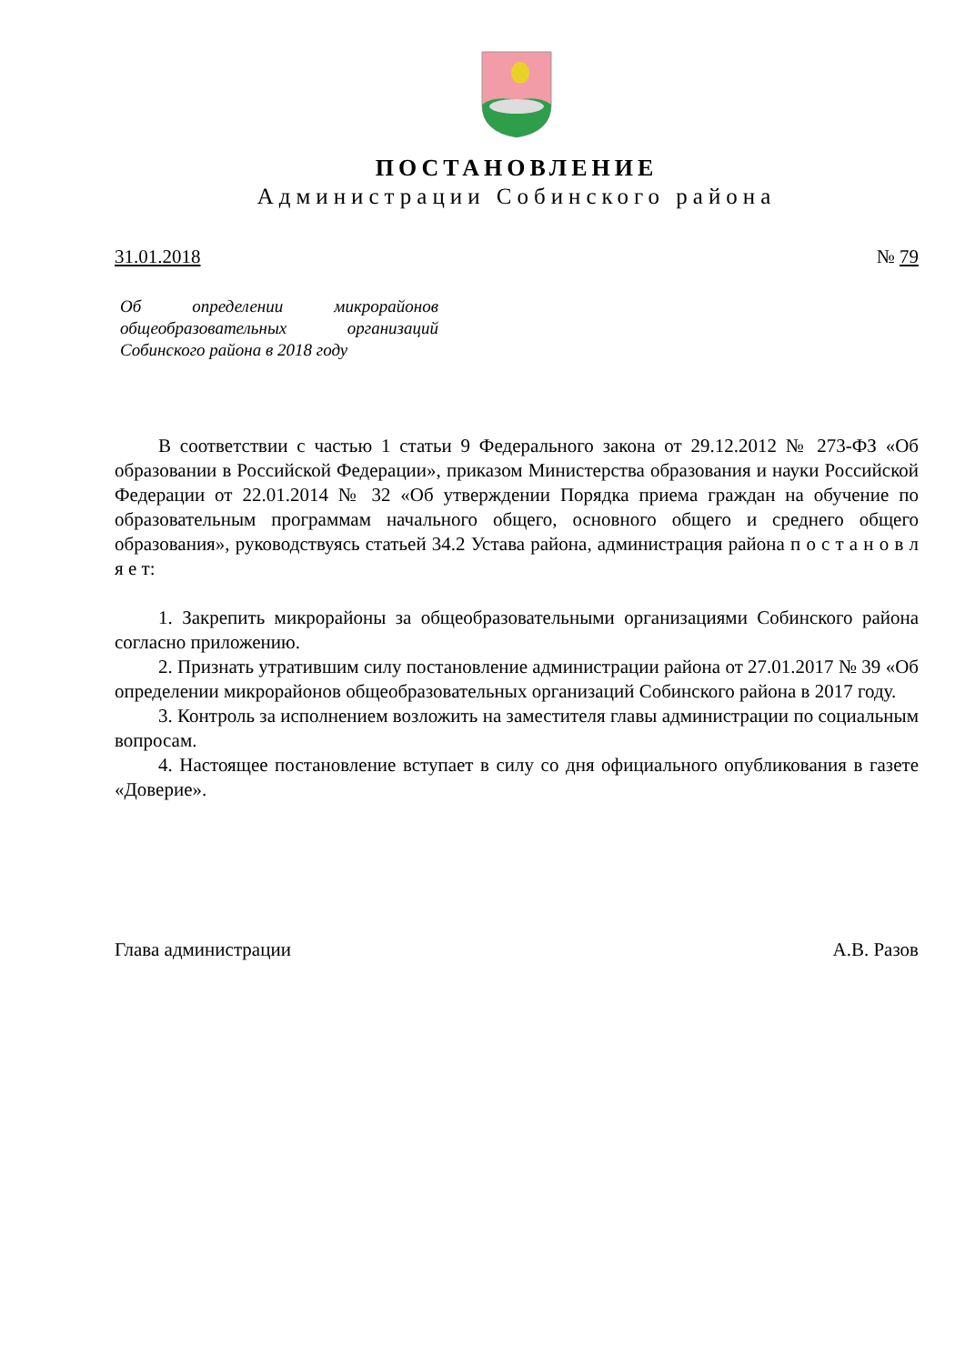ПОСТАНОВЛЕНИЕ
Администрации Собинского района
31.01.2018 № 79
Об определении микрорайонов общеобразовательных организаций Собинского района в 2018 году
В соответствии с частью 1 статьи 9 Федерального закона от 29.12.2012 № 273-ФЗ «Об образовании в Российской Федерации», приказом Министерства образования и науки Российской Федерации от 22.01.2014 № 32 «Об утверждении Порядка приема граждан на обучение по образовательным программам начального общего, основного общего и среднего общего образования», руководствуясь статьей 34.2 Устава района, администрация района п о с т а н о в л я е т:
1. Закрепить микрорайоны за общеобразовательными организациями Собинского района согласно приложению.
2. Признать утратившим силу постановление администрации района от 27.01.2017 № 39 «Об определении микрорайонов общеобразовательных организаций Собинского района в 2017 году.
3. Контроль за исполнением возложить на заместителя главы администрации по социальным вопросам.
4. Настоящее постановление вступает в силу со дня официального опубликования в газете «Доверие».
Глава администрации А.В. Разов